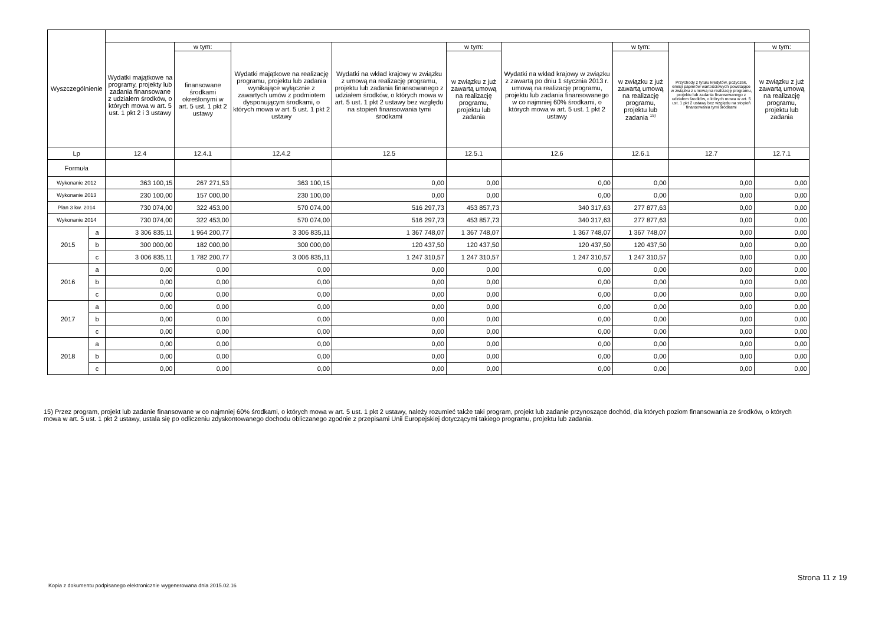| Wyszczególnienie | | | | | | | | | | |
| --- | --- | --- | --- | --- | --- | --- | --- | --- | --- | --- |
| | | Wydatki majątkowe na programy, projekty lub zadania finansowane z udziałem środków, o których mowa w art. 5 ust. 1 pkt 2 i 3 ustawy | w tym: | Wydatki majątkowe na realizację programu, projektu lub zadania wynikające wyłącznie z zawartych umów z podmiotem dysponującym środkami, o których mowa w art. 5 ust. 1 pkt 2 ustawy | Wydatki na wkład krajowy w związku z umową na realizację programu, projektu lub zadania finansowanego z udziałem środków, o których mowa w art. 5 ust. 1 pkt 2 ustawy bez względu na stopień finansowania tymi środkami | w tym: | Wydatki na wkład krajowy w związku z zawartą po dniu 1 stycznia 2013 r. umową na realizację programu, projektu lub zadania finansowanego w co najmniej 60% środkami, o których mowa w art. 5 ust. 1 pkt 2 ustawy | w tym: | Przychody z tytułu kredytów, pożyczek, emisji papierów wartościowych powstające w związku z umową na realizację programu, projektu lub zadania finansowanego z udziałem środków, o których mowa w art. 5 ust. 1 pkt 2 ustawy bez względu na stopień finansowania tymi środkami | w tym: |
| | | | finansowane środkami określonymi w art. 5 ust. 1 pkt 2 ustawy | | | w związku z już zawartą umową na realizację programu, projektu lub zadania | | w związku z już zawartą umową na realizację programu, projektu lub zadania <sup>15)</sup> | | w związku z już zawartą umową na realizację programu, projektu lub zadania |
| Lp | | 12.4 | 12.4.1 | 12.4.2 | 12.5 | 12.5.1 | 12.6 | 12.6.1 | 12.7 | 12.7.1 |
| Formuła | | | | | | | | | | |
| Wykonanie 2012 | | 363 100,15 | 267 271,53 | 363 100,15 | 0,00 | 0,00 | 0,00 | 0,00 | 0,00 | 0,00 |
| Wykonanie 2013 | | 230 100,00 | 157 000,00 | 230 100,00 | 0,00 | 0,00 | 0,00 | 0,00 | 0,00 | 0,00 |
| Plan 3 kw. 2014 | | 730 074,00 | 322 453,00 | 570 074,00 | 516 297,73 | 453 857,73 | 340 317,63 | 277 877,63 | 0,00 | 0,00 |
| Wykonanie 2014 | | 730 074,00 | 322 453,00 | 570 074,00 | 516 297,73 | 453 857,73 | 340 317,63 | 277 877,63 | 0,00 | 0,00 |
| 2015 | a | 3 306 835,11 | 1 964 200,77 | 3 306 835,11 | 1 367 748,07 | 1 367 748,07 | 1 367 748,07 | 1 367 748,07 | 0,00 | 0,00 |
| | b | 300 000,00 | 182 000,00 | 300 000,00 | 120 437,50 | 120 437,50 | 120 437,50 | 120 437,50 | 0,00 | 0,00 |
| | c | 3 006 835,11 | 1 782 200,77 | 3 006 835,11 | 1 247 310,57 | 1 247 310,57 | 1 247 310,57 | 1 247 310,57 | 0,00 | 0,00 |
| 2016 | a | 0,00 | 0,00 | 0,00 | 0,00 | 0,00 | 0,00 | 0,00 | 0,00 | 0,00 |
| | b | 0,00 | 0,00 | 0,00 | 0,00 | 0,00 | 0,00 | 0,00 | 0,00 | 0,00 |
| | c | 0,00 | 0,00 | 0,00 | 0,00 | 0,00 | 0,00 | 0,00 | 0,00 | 0,00 |
| 2017 | a | 0,00 | 0,00 | 0,00 | 0,00 | 0,00 | 0,00 | 0,00 | 0,00 | 0,00 |
| | b | 0,00 | 0,00 | 0,00 | 0,00 | 0,00 | 0,00 | 0,00 | 0,00 | 0,00 |
| | c | 0,00 | 0,00 | 0,00 | 0,00 | 0,00 | 0,00 | 0,00 | 0,00 | 0,00 |
| 2018 | a | 0,00 | 0,00 | 0,00 | 0,00 | 0,00 | 0,00 | 0,00 | 0,00 | 0,00 |
| | b | 0,00 | 0,00 | 0,00 | 0,00 | 0,00 | 0,00 | 0,00 | 0,00 | 0,00 |
| | c | 0,00 | 0,00 | 0,00 | 0,00 | 0,00 | 0,00 | 0,00 | 0,00 | 0,00 |
15) Przez program, projekt lub zadanie finansowane w co najmniej 60% środkami, o których mowa w art. 5 ust. 1 pkt 2 ustawy, należy rozumieć także taki program, projekt lub zadanie przynoszące dochód, dla których poziom finansowania ze środków, o których mowa w art. 5 ust. 1 pkt 2 ustawy, ustala się po odliczeniu zdyskontowanego dochodu obliczanego zgodnie z przepisami Unii Europejskiej dotyczącymi takiego programu, projektu lub zadania.
Strona 11 z 19
Kopia z dokumentu podpisanego elektronicznie wygenerowana dnia 2015.02.16